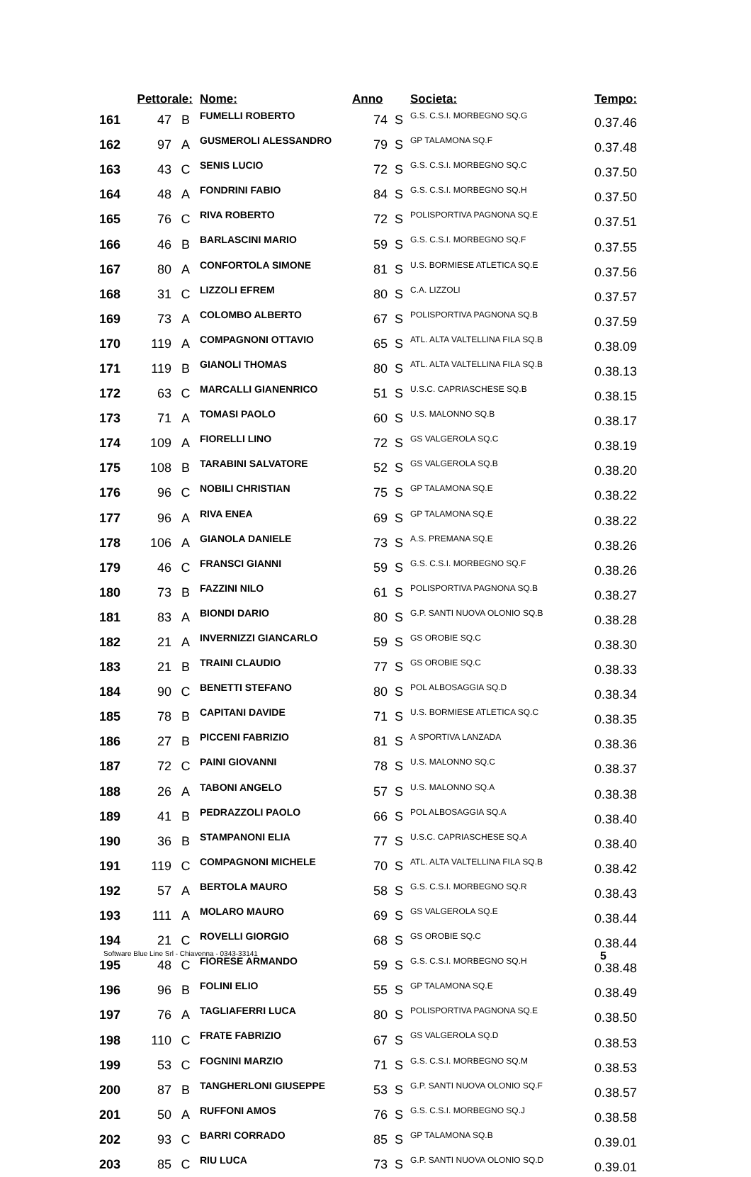| | Pettorale: | | Nome: | Anno | | Societa: | Tempo: |
| --- | --- | --- | --- | --- | --- | --- | --- |
| 161 | 47 | B | FUMELLI ROBERTO | 74 | S | G.S. C.S.I. MORBEGNO SQ.G | 0.37.46 |
| 162 | 97 | A | GUSMEROLI ALESSANDRO | 79 | S | GP TALAMONA SQ.F | 0.37.48 |
| 163 | 43 | C | SENIS LUCIO | 72 | S | G.S. C.S.I. MORBEGNO SQ.C | 0.37.50 |
| 164 | 48 | A | FONDRINI FABIO | 84 | S | G.S. C.S.I. MORBEGNO SQ.H | 0.37.50 |
| 165 | 76 | C | RIVA ROBERTO | 72 | S | POLISPORTIVA PAGNONA SQ.E | 0.37.51 |
| 166 | 46 | B | BARLASCINI MARIO | 59 | S | G.S. C.S.I. MORBEGNO SQ.F | 0.37.55 |
| 167 | 80 | A | CONFORTOLA SIMONE | 81 | S | U.S. BORMIESE ATLETICA SQ.E | 0.37.56 |
| 168 | 31 | C | LIZZOLI EFREM | 80 | S | C.A. LIZZOLI | 0.37.57 |
| 169 | 73 | A | COLOMBO ALBERTO | 67 | S | POLISPORTIVA PAGNONA SQ.B | 0.37.59 |
| 170 | 119 | A | COMPAGNONI OTTAVIO | 65 | S | ATL. ALTA VALTELLINA FILA SQ.B | 0.38.09 |
| 171 | 119 | B | GIANOLI THOMAS | 80 | S | ATL. ALTA VALTELLINA FILA SQ.B | 0.38.13 |
| 172 | 63 | C | MARCALLI GIANENRICO | 51 | S | U.S.C. CAPRIASCHESE SQ.B | 0.38.15 |
| 173 | 71 | A | TOMASI PAOLO | 60 | S | U.S. MALONNO SQ.B | 0.38.17 |
| 174 | 109 | A | FIORELLI LINO | 72 | S | GS VALGEROLA SQ.C | 0.38.19 |
| 175 | 108 | B | TARABINI SALVATORE | 52 | S | GS VALGEROLA SQ.B | 0.38.20 |
| 176 | 96 | C | NOBILI CHRISTIAN | 75 | S | GP TALAMONA SQ.E | 0.38.22 |
| 177 | 96 | A | RIVA ENEA | 69 | S | GP TALAMONA SQ.E | 0.38.22 |
| 178 | 106 | A | GIANOLA DANIELE | 73 | S | A.S. PREMANA SQ.E | 0.38.26 |
| 179 | 46 | C | FRANSCI GIANNI | 59 | S | G.S. C.S.I. MORBEGNO SQ.F | 0.38.26 |
| 180 | 73 | B | FAZZINI NILO | 61 | S | POLISPORTIVA PAGNONA SQ.B | 0.38.27 |
| 181 | 83 | A | BIONDI DARIO | 80 | S | G.P. SANTI NUOVA OLONIO SQ.B | 0.38.28 |
| 182 | 21 | A | INVERNIZZI GIANCARLO | 59 | S | GS OROBIE SQ.C | 0.38.30 |
| 183 | 21 | B | TRAINI CLAUDIO | 77 | S | GS OROBIE SQ.C | 0.38.33 |
| 184 | 90 | C | BENETTI STEFANO | 80 | S | POL ALBOSAGGIA SQ.D | 0.38.34 |
| 185 | 78 | B | CAPITANI DAVIDE | 71 | S | U.S. BORMIESE ATLETICA SQ.C | 0.38.35 |
| 186 | 27 | B | PICCENI FABRIZIO | 81 | S | A SPORTIVA LANZADA | 0.38.36 |
| 187 | 72 | C | PAINI GIOVANNI | 78 | S | U.S. MALONNO SQ.C | 0.38.37 |
| 188 | 26 | A | TABONI ANGELO | 57 | S | U.S. MALONNO SQ.A | 0.38.38 |
| 189 | 41 | B | PEDRAZZOLI PAOLO | 66 | S | POL ALBOSAGGIA SQ.A | 0.38.40 |
| 190 | 36 | B | STAMPANONI ELIA | 77 | S | U.S.C. CAPRIASCHESE SQ.A | 0.38.40 |
| 191 | 119 | C | COMPAGNONI MICHELE | 70 | S | ATL. ALTA VALTELLINA FILA SQ.B | 0.38.42 |
| 192 | 57 | A | BERTOLA MAURO | 58 | S | G.S. C.S.I. MORBEGNO SQ.R | 0.38.43 |
| 193 | 111 | A | MOLARO MAURO | 69 | S | GS VALGEROLA SQ.E | 0.38.44 |
| 194 | 21 | C | ROVELLI GIORGIO | 68 | S | GS OROBIE SQ.C | 0.38.44 |
| 195 | 48 | C | FIORESE ARMANDO | 59 | S | G.S. C.S.I. MORBEGNO SQ.H | 0.38.48 |
| 196 | 96 | B | FOLINI ELIO | 55 | S | GP TALAMONA SQ.E | 0.38.49 |
| 197 | 76 | A | TAGLIAFERRI LUCA | 80 | S | POLISPORTIVA PAGNONA SQ.E | 0.38.50 |
| 198 | 110 | C | FRATE FABRIZIO | 67 | S | GS VALGEROLA SQ.D | 0.38.53 |
| 199 | 53 | C | FOGNINI MARZIO | 71 | S | G.S. C.S.I. MORBEGNO SQ.M | 0.38.53 |
| 200 | 87 | B | TANGHERLONI GIUSEPPE | 53 | S | G.P. SANTI NUOVA OLONIO SQ.F | 0.38.57 |
| 201 | 50 | A | RUFFONI AMOS | 76 | S | G.S. C.S.I. MORBEGNO SQ.J | 0.38.58 |
| 202 | 93 | C | BARRI CORRADO | 85 | S | GP TALAMONA SQ.B | 0.39.01 |
| 203 | 85 | C | RIU LUCA | 73 | S | G.P. SANTI NUOVA OLONIO SQ.D | 0.39.01 |
Software Blue Line Srl - Chiavenna - 0343-33141 5